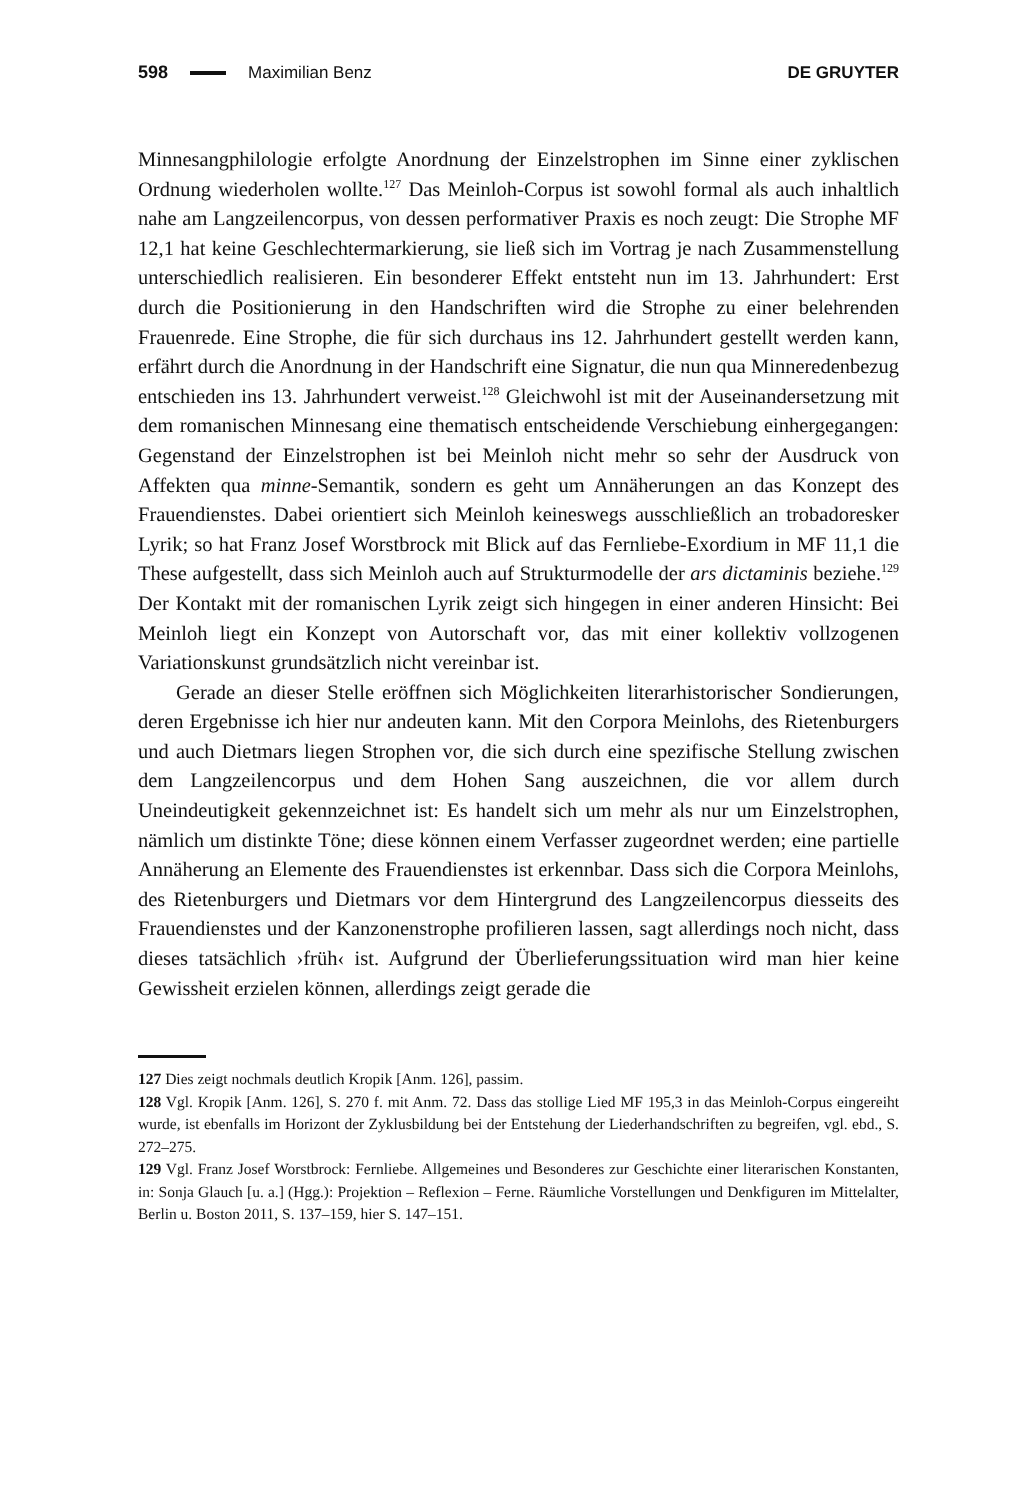598 Maximilian Benz DE GRUYTER
Minnesangphilologie erfolgte Anordnung der Einzelstrophen im Sinne einer zyklischen Ordnung wiederholen wollte.<sup>127</sup> Das Meinloh-Corpus ist sowohl formal als auch inhaltlich nahe am Langzeilencorpus, von dessen performativer Praxis es noch zeugt: Die Strophe MF 12,1 hat keine Geschlechtermarkierung, sie ließ sich im Vortrag je nach Zusammenstellung unterschiedlich realisieren. Ein besonderer Effekt entsteht nun im 13. Jahrhundert: Erst durch die Positionierung in den Handschriften wird die Strophe zu einer belehrenden Frauenrede. Eine Strophe, die für sich durchaus ins 12. Jahrhundert gestellt werden kann, erfährt durch die Anordnung in der Handschrift eine Signatur, die nun qua Minnereden­bezug entschieden ins 13. Jahrhundert verweist.<sup>128</sup> Gleichwohl ist mit der Auseinandersetzung mit dem romanischen Minnesang eine thematisch entscheidende Verschiebung einhergegangen: Gegenstand der Einzelstrophen ist bei Meinloh nicht mehr so sehr der Ausdruck von Affekten qua minne-Semantik, sondern es geht um Annäherungen an das Konzept des Frauendienstes. Dabei orientiert sich Meinloh keineswegs ausschließlich an trobadoresker Lyrik; so hat Franz Josef Worstbrock mit Blick auf das Fernliebe-Exordium in MF 11,1 die These aufgestellt, dass sich Meinloh auch auf Strukturmodelle der ars dictaminis beziehe.<sup>129</sup> Der Kontakt mit der romanischen Lyrik zeigt sich hingegen in einer anderen Hinsicht: Bei Meinloh liegt ein Konzept von Autorschaft vor, das mit einer kollektiv vollzogenen Variationskunst grundsätzlich nicht vereinbar ist.
Gerade an dieser Stelle eröffnen sich Möglichkeiten literarhistorischer Sondierungen, deren Ergebnisse ich hier nur andeuten kann. Mit den Corpora Meinlohs, des Rietenburgers und auch Dietmars liegen Strophen vor, die sich durch eine spezifische Stellung zwischen dem Langzeilencorpus und dem Hohen Sang auszeichnen, die vor allem durch Uneindeutigkeit gekennzeichnet ist: Es handelt sich um mehr als nur um Einzelstrophen, nämlich um distinkte Töne; diese können einem Verfasser zugeordnet werden; eine partielle Annäherung an Elemente des Frauendienstes ist erkennbar. Dass sich die Corpora Meinlohs, des Rietenburgers und Dietmars vor dem Hintergrund des Langzeilencorpus diesseits des Frauendienstes und der Kanzonenstrophe profilieren lassen, sagt allerdings noch nicht, dass dieses tatsächlich ›früh‹ ist. Aufgrund der Überlieferungssituation wird man hier keine Gewissheit erzielen können, allerdings zeigt gerade die
127 Dies zeigt nochmals deutlich Kropik [Anm. 126], passim.
128 Vgl. Kropik [Anm. 126], S. 270 f. mit Anm. 72. Dass das stollige Lied MF 195,3 in das Meinloh-Corpus eingereiht wurde, ist ebenfalls im Horizont der Zyklusbildung bei der Entstehung der Liederhandschriften zu begreifen, vgl. ebd., S. 272–275.
129 Vgl. Franz Josef Worstbrock: Fernliebe. Allgemeines und Besonderes zur Geschichte einer literarischen Konstanten, in: Sonja Glauch [u. a.] (Hgg.): Projektion – Reflexion – Ferne. Räumliche Vorstellungen und Denkfiguren im Mittelalter, Berlin u. Boston 2011, S. 137–159, hier S. 147–151.